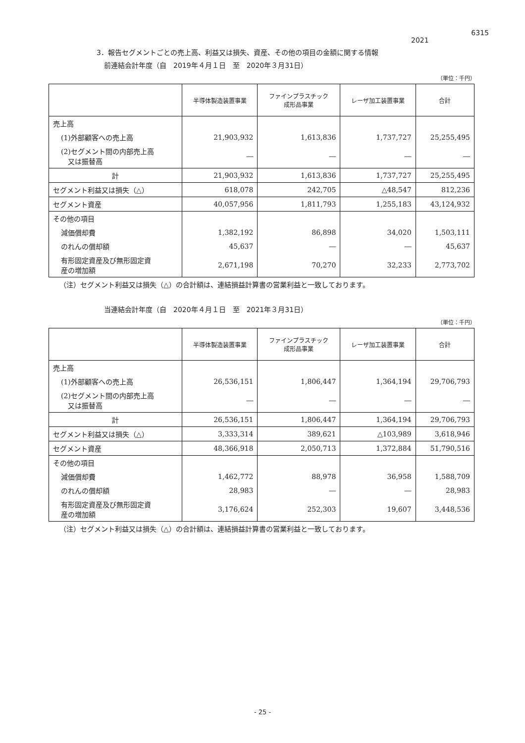6315
2021
3．報告セグメントごとの売上高、利益又は損失、資産、その他の項目の金額に関する情報
前連結会計年度（自　2019年４月１日　至　2020年３月31日）
（単位：千円）
| | 半導体製造装置事業 | ファインプラスチック 成形品事業 | レーザ加工装置事業 | 合計 |
| --- | --- | --- | --- | --- |
| 売上高 | | | | |
| (1)外部顧客への売上高 | 21,903,932 | 1,613,836 | 1,737,727 | 25,255,495 |
| (2)セグメント間の内部売上高 又は振替高 | ― | ― | ― | ― |
| 計 | 21,903,932 | 1,613,836 | 1,737,727 | 25,255,495 |
| セグメント利益又は損失（△） | 618,078 | 242,705 | △48,547 | 812,236 |
| セグメント資産 | 40,057,956 | 1,811,793 | 1,255,183 | 43,124,932 |
| その他の項目 | | | | |
| 減価償却費 | 1,382,192 | 86,898 | 34,020 | 1,503,111 |
| のれんの償却額 | 45,637 | ― | ― | 45,637 |
| 有形固定資産及び無形固定資 産の増加額 | 2,671,198 | 70,270 | 32,233 | 2,773,702 |
（注）セグメント利益又は損失（△）の合計額は、連結損益計算書の営業利益と一致しております。
当連結会計年度（自　2020年４月１日　至　2021年３月31日）
（単位：千円）
| | 半導体製造装置事業 | ファインプラスチック 成形品事業 | レーザ加工装置事業 | 合計 |
| --- | --- | --- | --- | --- |
| 売上高 | | | | |
| (1)外部顧客への売上高 | 26,536,151 | 1,806,447 | 1,364,194 | 29,706,793 |
| (2)セグメント間の内部売上高 又は振替高 | ― | ― | ― | ― |
| 計 | 26,536,151 | 1,806,447 | 1,364,194 | 29,706,793 |
| セグメント利益又は損失（△） | 3,333,314 | 389,621 | △103,989 | 3,618,946 |
| セグメント資産 | 48,366,918 | 2,050,713 | 1,372,884 | 51,790,516 |
| その他の項目 | | | | |
| 減価償却費 | 1,462,772 | 88,978 | 36,958 | 1,588,709 |
| のれんの償却額 | 28,983 | ― | ― | 28,983 |
| 有形固定資産及び無形固定資 産の増加額 | 3,176,624 | 252,303 | 19,607 | 3,448,536 |
（注）セグメント利益又は損失（△）の合計額は、連結損益計算書の営業利益と一致しております。
- 25 -